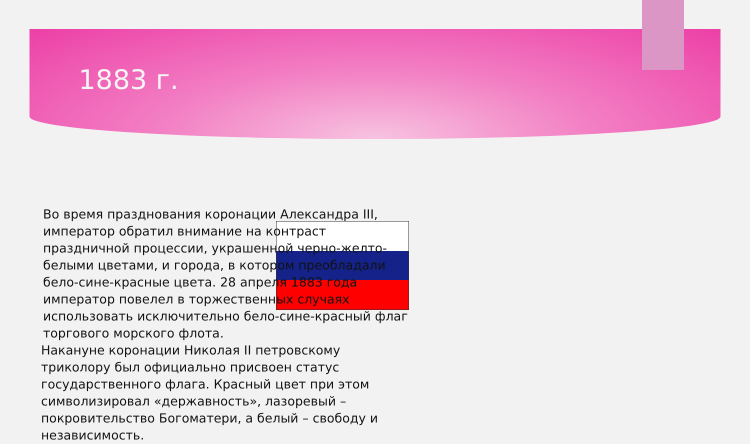1883 г.
Во время празднования коронации Александра III, император обратил внимание на контраст праздничной процессии, украшенной черно-желто-белыми цветами, и города, в котором преобладали бело-сине-красные цвета. 28 апреля 1883 года император повелел в торжественных случаях использовать исключительно бело-сине-красный флаг торгового морского флота.
Накануне коронации Николая II петровскому триколору был официально присвоен статус государственного флага. Красный цвет при этом символизировал «державность», лазоревый – покровительство Богоматери, а белый – свободу и независимость.